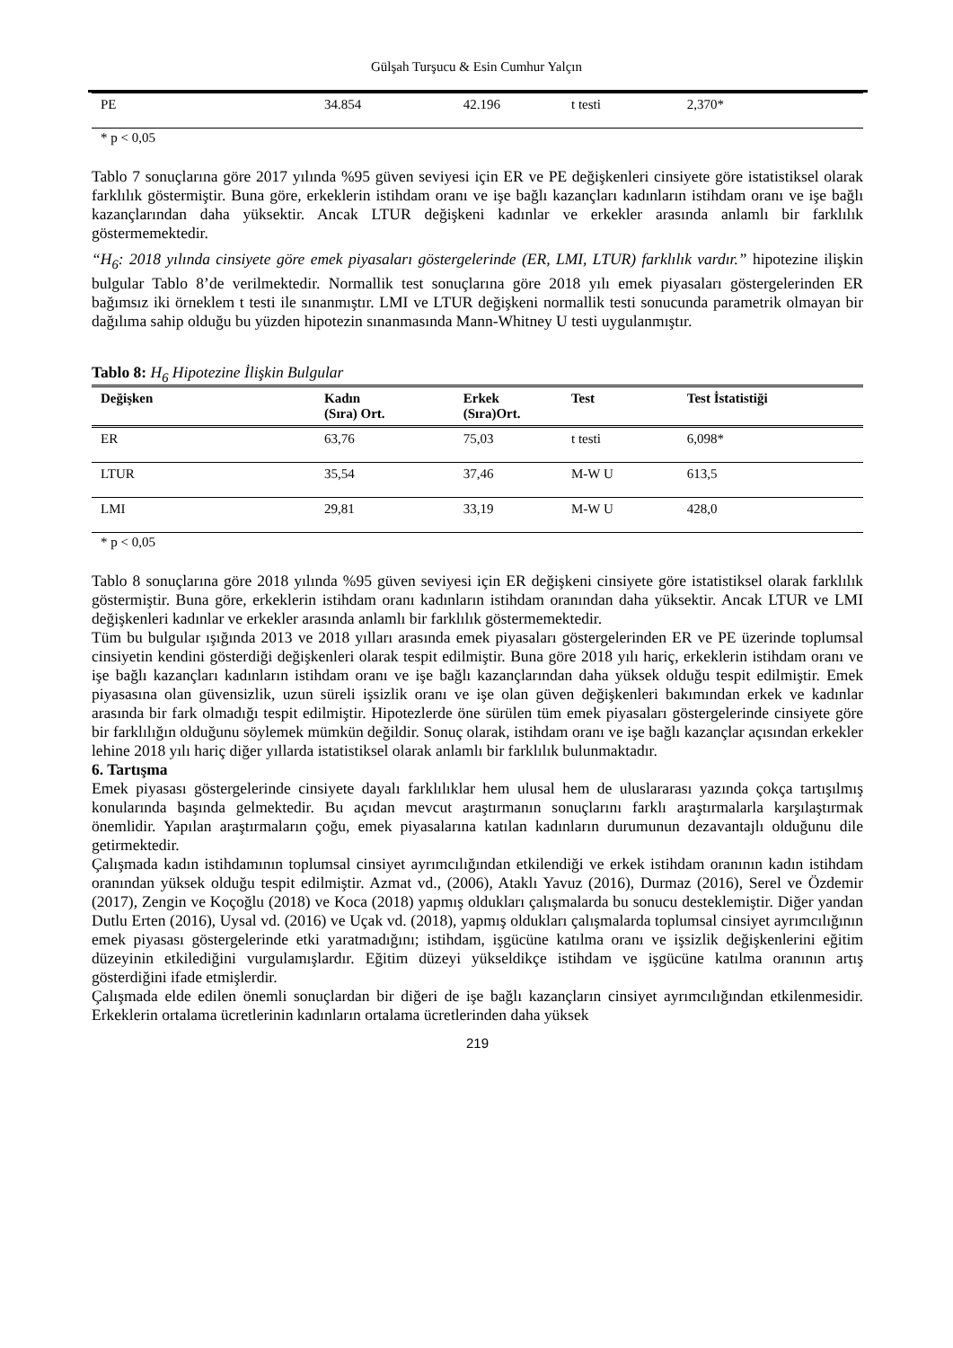Gülşah Turşucu & Esin Cumhur Yalçın
| PE | 34.854 | 42.196 | t testi | 2,370* |
* p < 0,05
Tablo 7 sonuçlarına göre 2017 yılında %95 güven seviyesi için ER ve PE değişkenleri cinsiyete göre istatistiksel olarak farklılık göstermiştir. Buna göre, erkeklerin istihdam oranı ve işe bağlı kazançları kadınların istihdam oranı ve işe bağlı kazançlarından daha yüksektir. Ancak LTUR değişkeni kadınlar ve erkekler arasında anlamlı bir farklılık göstermemektedir.
“H<sub>6</sub>: 2018 yılında cinsiyete göre emek piyasaları göstergelerinde (ER, LMI, LTUR) farklılık vardır.” hipotezine ilişkin bulgular Tablo 8’de verilmektedir. Normallik test sonuçlarına göre 2018 yılı emek piyasaları göstergelerinden ER bağımsız iki örneklem t testi ile sınanmıştır. LMI ve LTUR değişkeni normallik testi sonucunda parametrik olmayan bir dağılıma sahip olduğu bu yüzden hipotezin sınanmasında Mann-Whitney U testi uygulanmıştır.
Tablo 8: H<sub>6</sub> Hipotezine İlişkin Bulgular
| Değişken | Kadın (Sıra) Ort. | Erkek (Sıra)Ort. | Test | Test İstatistiği |
| --- | --- | --- | --- | --- |
| ER | 63,76 | 75,03 | t testi | 6,098* |
| LTUR | 35,54 | 37,46 | M-W U | 613,5 |
| LMI | 29,81 | 33,19 | M-W U | 428,0 |
* p < 0,05
Tablo 8 sonuçlarına göre 2018 yılında %95 güven seviyesi için ER değişkeni cinsiyete göre istatistiksel olarak farklılık göstermiştir. Buna göre, erkeklerin istihdam oranı kadınların istihdam oranından daha yüksektir. Ancak LTUR ve LMI değişkenleri kadınlar ve erkekler arasında anlamlı bir farklılık göstermemektedir.
Tüm bu bulgular ışığında 2013 ve 2018 yılları arasında emek piyasaları göstergelerinden ER ve PE üzerinde toplumsal cinsiyetin kendini gösterdiği değişkenleri olarak tespit edilmiştir. Buna göre 2018 yılı hariç, erkeklerin istihdam oranı ve işe bağlı kazançları kadınların istihdam oranı ve işe bağlı kazançlarından daha yüksek olduğu tespit edilmiştir. Emek piyasasına olan güvensizlik, uzun süreli işsizlik oranı ve işe olan güven değişkenleri bakımından erkek ve kadınlar arasında bir fark olmadığı tespit edilmiştir. Hipotezlerde öne sürülen tüm emek piyasaları göstergelerinde cinsiyete göre bir farklılığın olduğunu söylemek mümkün değildir. Sonuç olarak, istihdam oranı ve işe bağlı kazançlar açısından erkekler lehine 2018 yılı hariç diğer yıllarda istatistiksel olarak anlamlı bir farklılık bulunmaktadır.
6. Tartışma
Emek piyasası göstergelerinde cinsiyete dayalı farklılıklar hem ulusal hem de uluslararası yazında çokça tartışılmış konularında başında gelmektedir. Bu açıdan mevcut araştırmanın sonuçlarını farklı araştırmalarla karşılaştırmak önemlidir. Yapılan araştırmaların çoğu, emek piyasalarına katılan kadınların durumunun dezavantajlı olduğunu dile getirmektedir.
Çalışmada kadın istihdamının toplumsal cinsiyet ayrımcılığından etkilendiği ve erkek istihdam oranının kadın istihdam oranından yüksek olduğu tespit edilmiştir. Azmat vd., (2006), Ataklı Yavuz (2016), Durmaz (2016), Serel ve Özdemir (2017), Zengin ve Koçoğlu (2018) ve Koca (2018) yapmış oldukları çalışmalarda bu sonucu desteklemiştir. Diğer yandan Dutlu Erten (2016), Uysal vd. (2016) ve Uçak vd. (2018), yapmış oldukları çalışmalarda toplumsal cinsiyet ayrımcılığının emek piyasası göstergelerinde etki yaratmadığını; istihdam, işgücüne katılma oranı ve işsizlik değişkenlerini eğitim düzeyinin etkilediğini vurgulamışlardır. Eğitim düzeyi yükseldikçe istihdam ve işgücüne katılma oranının artış gösterdiğini ifade etmişlerdir.
Çalışmada elde edilen önemli sonuçlardan bir diğeri de işe bağlı kazançların cinsiyet ayrımcılığından etkilenmesidir. Erkeklerin ortalama ücretlerinin kadınların ortalama ücretlerinden daha yüksek
219